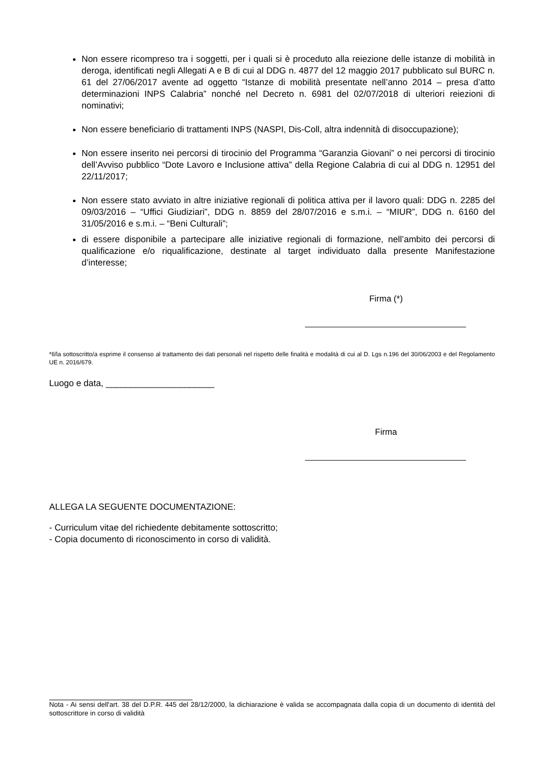Non essere ricompreso tra i soggetti, per i quali si è proceduto alla reiezione delle istanze di mobilità in deroga, identificati negli Allegati A e B di cui al DDG n. 4877 del 12 maggio 2017 pubblicato sul BURC n. 61 del 27/06/2017 avente ad oggetto “Istanze di mobilità presentate nell’anno 2014 – presa d’atto determinazioni INPS Calabria” nonché nel Decreto n. 6981 del 02/07/2018 di ulteriori reiezioni di nominativi;
Non essere beneficiario di trattamenti INPS (NASPI, Dis-Coll, altra indennità di disoccupazione);
Non essere inserito nei percorsi di tirocinio del Programma “Garanzia Giovani” o nei percorsi di tirocinio dell’Avviso pubblico “Dote Lavoro e Inclusione attiva” della Regione Calabria di cui al DDG n. 12951 del 22/11/2017;
Non essere stato avviato in altre iniziative regionali di politica attiva per il lavoro quali: DDG n. 2285 del 09/03/2016 – “Uffici Giudiziari”, DDG n. 8859 del 28/07/2016 e s.m.i. – “MIUR”, DDG n. 6160 del 31/05/2016 e s.m.i. – “Beni Culturali”;
di essere disponibile a partecipare alle iniziative regionali di formazione, nell’ambito dei percorsi di qualificazione e/o riqualificazione, destinate al target individuato dalla presente Manifestazione d’interesse;
Firma (*)
*Il/la sottoscritto/a esprime il consenso al trattamento dei dati personali nel rispetto delle finalità e modalità di cui al D. Lgs n.196 del 30/06/2003 e del Regolamento UE n. 2016/679.
Luogo e data, ______________________
Firma
ALLEGA LA SEGUENTE DOCUMENTAZIONE:
- Curriculum vitae del richiedente debitamente sottoscritto;
- Copia documento di riconoscimento in corso di validità.
Nota - Ai sensi dell'art. 38 del D.P.R. 445 del 28/12/2000, la dichiarazione è valida se accompagnata dalla copia di un documento di identità del sottoscrittore in corso di validità